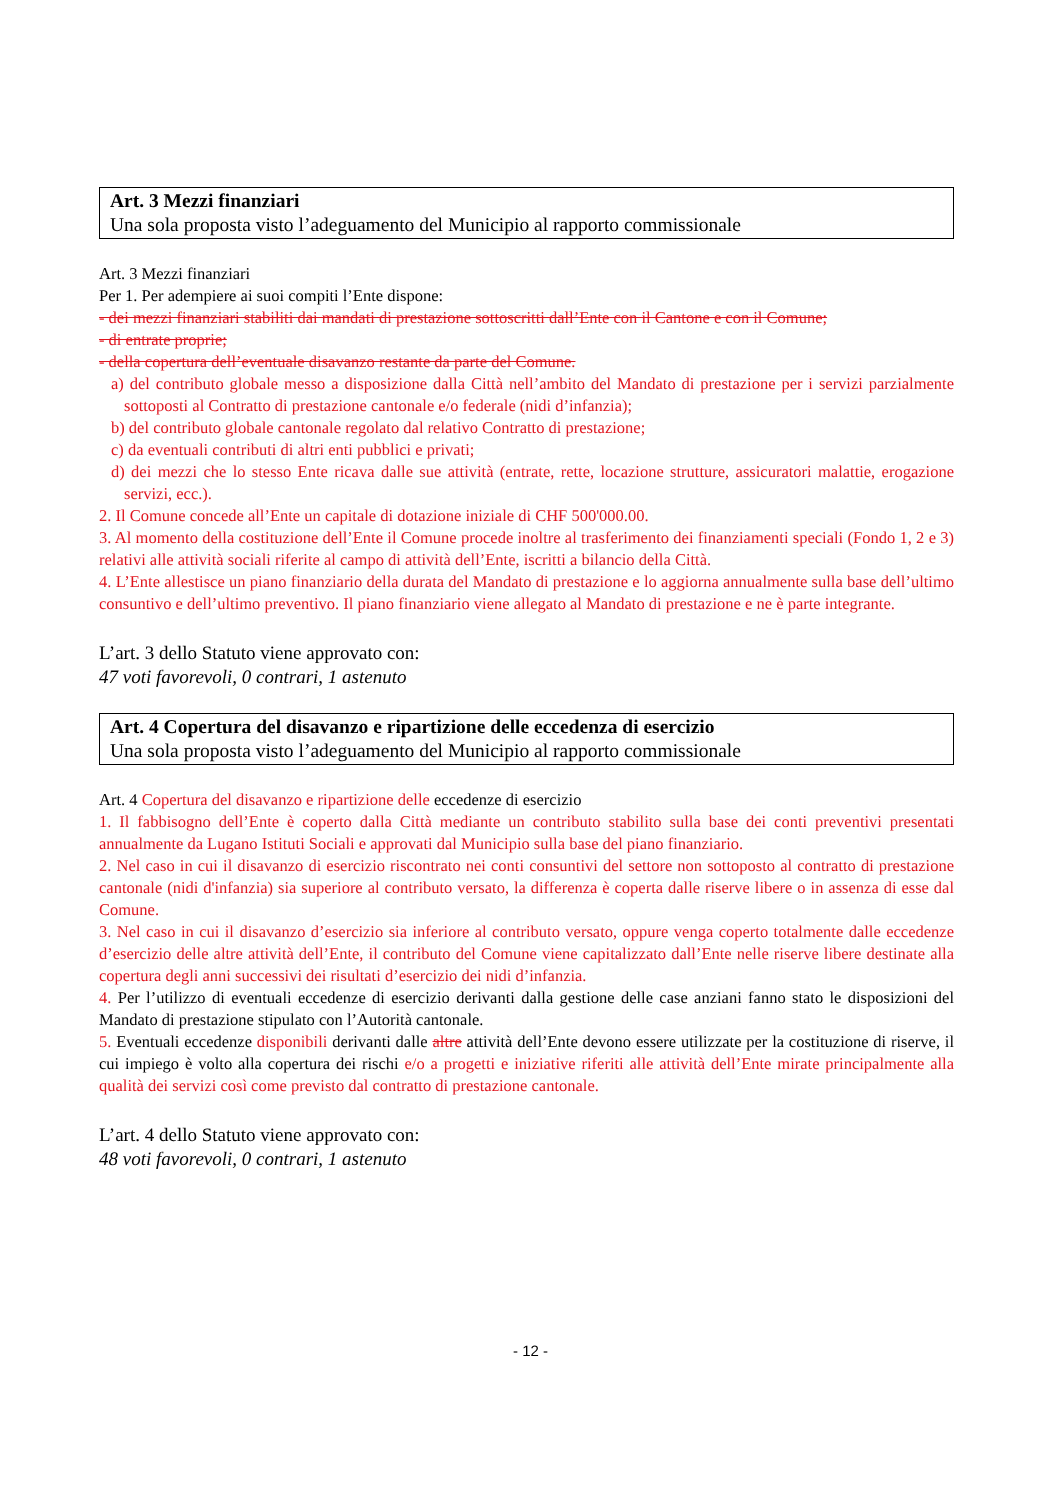Art. 3 Mezzi finanziari
Una sola proposta visto l’adeguamento del Municipio al rapporto commissionale
Art. 3 Mezzi finanziari
Per 1. Per adempiere ai suoi compiti l’Ente dispone:
- dei mezzi finanziari stabiliti dai mandati di prestazione sottoscritti dall’Ente con il Cantone e con il Comune;
- di entrate proprie;
- della copertura dell’eventuale disavanzo restante da parte del Comune.
a) del contributo globale messo a disposizione dalla Città nell’ambito del Mandato di prestazione per i servizi parzialmente sottoposti al Contratto di prestazione cantonale e/o federale (nidi d’infanzia);
b) del contributo globale cantonale regolato dal relativo Contratto di prestazione;
c) da eventuali contributi di altri enti pubblici e privati;
d) dei mezzi che lo stesso Ente ricava dalle sue attività (entrate, rette, locazione strutture, assicuratori malattie, erogazione servizi, ecc.).
2. Il Comune concede all’Ente un capitale di dotazione iniziale di CHF 500'000.00.
3. Al momento della costituzione dell’Ente il Comune procede inoltre al trasferimento dei finanziamenti speciali (Fondo 1, 2 e 3) relativi alle attività sociali riferite al campo di attività dell’Ente, iscritti a bilancio della Città.
4. L’Ente allestisce un piano finanziario della durata del Mandato di prestazione e lo aggiorna annualmente sulla base dell’ultimo consuntivo e dell’ultimo preventivo. Il piano finanziario viene allegato al Mandato di prestazione e ne è parte integrante.
L’art. 3 dello Statuto viene approvato con:
47 voti favorevoli, 0 contrari, 1 astenuto
Art. 4 Copertura del disavanzo e ripartizione delle eccedenza di esercizio
Una sola proposta visto l’adeguamento del Municipio al rapporto commissionale
Art. 4 Copertura del disavanzo e ripartizione delle eccedenze di esercizio
1. Il fabbisogno dell’Ente è coperto dalla Città mediante un contributo stabilito sulla base dei conti preventivi presentati annualmente da Lugano Istituti Sociali e approvati dal Municipio sulla base del piano finanziario.
2. Nel caso in cui il disavanzo di esercizio riscontrato nei conti consuntivi del settore non sottoposto al contratto di prestazione cantonale (nidi d'infanzia) sia superiore al contributo versato, la differenza è coperta dalle riserve libere o in assenza di esse dal Comune.
3. Nel caso in cui il disavanzo d’esercizio sia inferiore al contributo versato, oppure venga coperto totalmente dalle eccedenze d’esercizio delle altre attività dell’Ente, il contributo del Comune viene capitalizzato dall’Ente nelle riserve libere destinate alla copertura degli anni successivi dei risultati d’esercizio dei nidi d’infanzia.
4. Per l’utilizzo di eventuali eccedenze di esercizio derivanti dalla gestione delle case anziani fanno stato le disposizioni del Mandato di prestazione stipulato con l’Autorità cantonale.
5. Eventuali eccedenze disponibili derivanti dalle altre attività dell’Ente devono essere utilizzate per la costituzione di riserve, il cui impiego è volto alla copertura dei rischi e/o a progetti e iniziative riferiti alle attività dell’Ente mirate principalmente alla qualità dei servizi così come previsto dal contratto di prestazione cantonale.
L’art. 4 dello Statuto viene approvato con:
48 voti favorevoli, 0 contrari, 1 astenuto
- 12 -